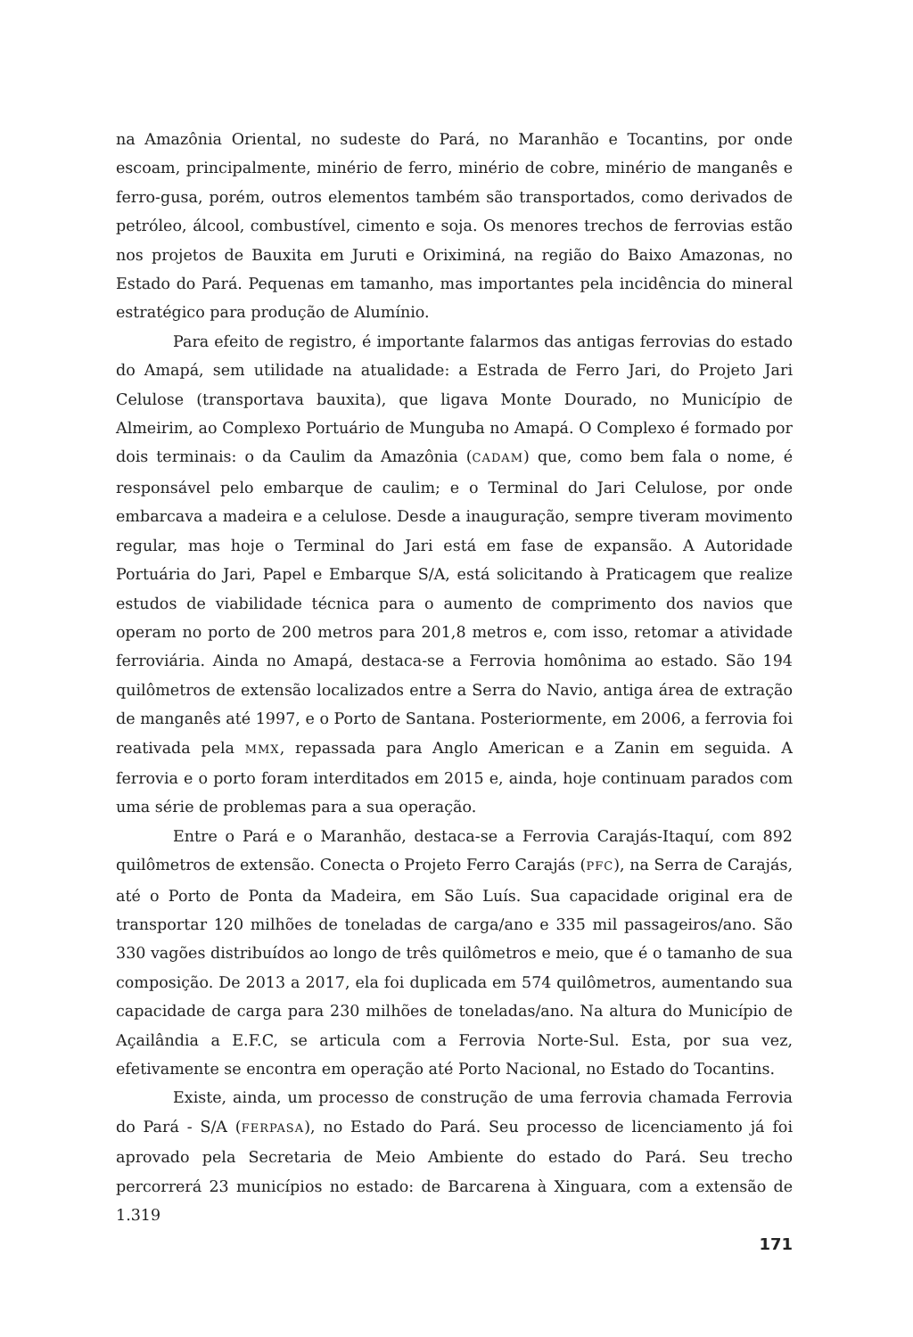na Amazônia Oriental, no sudeste do Pará, no Maranhão e Tocantins, por onde escoam, principalmente, minério de ferro, minério de cobre, minério de manganês e ferro-gusa, porém, outros elementos também são transportados, como derivados de petróleo, álcool, combustível, cimento e soja. Os menores trechos de ferrovias estão nos projetos de Bauxita em Juruti e Oriximiná, na região do Baixo Amazonas, no Estado do Pará. Pequenas em tamanho, mas importantes pela incidência do mineral estratégico para produção de Alumínio.
Para efeito de registro, é importante falarmos das antigas ferrovias do estado do Amapá, sem utilidade na atualidade: a Estrada de Ferro Jari, do Projeto Jari Celulose (transportava bauxita), que ligava Monte Dourado, no Município de Almeirim, ao Complexo Portuário de Munguba no Amapá. O Complexo é formado por dois terminais: o da Caulim da Amazônia (CADAM) que, como bem fala o nome, é responsável pelo embarque de caulim; e o Terminal do Jari Celulose, por onde embarcava a madeira e a celulose. Desde a inauguração, sempre tiveram movimento regular, mas hoje o Terminal do Jari está em fase de expansão. A Autoridade Portuária do Jari, Papel e Embarque S/A, está solicitando à Praticagem que realize estudos de viabilidade técnica para o aumento de comprimento dos navios que operam no porto de 200 metros para 201,8 metros e, com isso, retomar a atividade ferroviária. Ainda no Amapá, destaca-se a Ferrovia homônima ao estado. São 194 quilômetros de extensão localizados entre a Serra do Navio, antiga área de extração de manganês até 1997, e o Porto de Santana. Posteriormente, em 2006, a ferrovia foi reativada pela MMX, repassada para Anglo American e a Zanin em seguida. A ferrovia e o porto foram interditados em 2015 e, ainda, hoje continuam parados com uma série de problemas para a sua operação.
Entre o Pará e o Maranhão, destaca-se a Ferrovia Carajás-Itaquí, com 892 quilômetros de extensão. Conecta o Projeto Ferro Carajás (PFC), na Serra de Carajás, até o Porto de Ponta da Madeira, em São Luís. Sua capacidade original era de transportar 120 milhões de toneladas de carga/ano e 335 mil passageiros/ano. São 330 vagões distribuídos ao longo de três quilômetros e meio, que é o tamanho de sua composição. De 2013 a 2017, ela foi duplicada em 574 quilômetros, aumentando sua capacidade de carga para 230 milhões de toneladas/ano. Na altura do Município de Açailândia a E.F.C, se articula com a Ferrovia Norte-Sul. Esta, por sua vez, efetivamente se encontra em operação até Porto Nacional, no Estado do Tocantins.
Existe, ainda, um processo de construção de uma ferrovia chamada Ferrovia do Pará - S/A (FERPASA), no Estado do Pará. Seu processo de licenciamento já foi aprovado pela Secretaria de Meio Ambiente do estado do Pará. Seu trecho percorrerá 23 municípios no estado: de Barcarena à Xinguara, com a extensão de 1.319
171